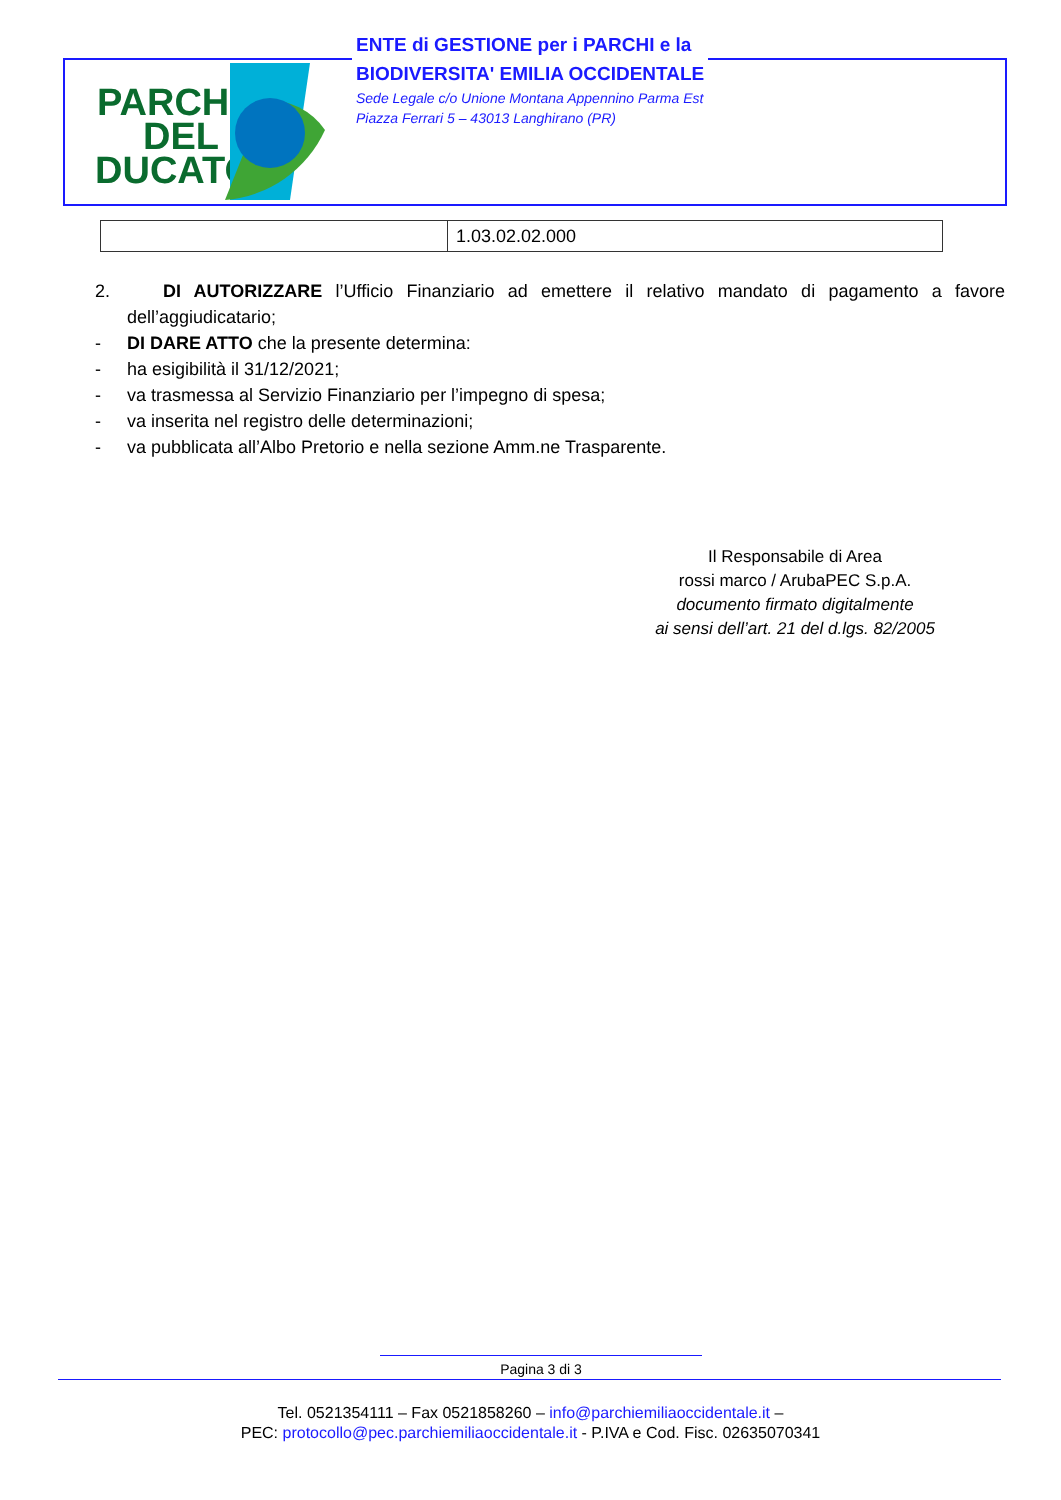PARCHI
DEL
DUCATO
ENTE di GESTIONE per i PARCHI e la
BIODIVERSITA' EMILIA OCCIDENTALE
Sede Legale c/o Unione Montana Appennino Parma Est
Piazza Ferrari 5 – 43013 Langhirano (PR)
| | 1.03.02.02.000 |
2. DI AUTORIZZARE l’Ufficio Finanziario ad emettere il relativo mandato di pagamento a favore dell’aggiudicatario;
- DI DARE ATTO che la presente determina:
- ha esigibilità il 31/12/2021;
- va trasmessa al Servizio Finanziario per l’impegno di spesa;
- va inserita nel registro delle determinazioni;
- va pubblicata all’Albo Pretorio e nella sezione Amm.ne Trasparente.
Il Responsabile di Area
rossi marco / ArubaPEC S.p.A.
documento firmato digitalmente
ai sensi dell’art. 21 del d.lgs. 82/2005
Pagina 3 di 3
Tel. 0521354111 – Fax 0521858260 – info@parchiemiliaoccidentale.it –
PEC: protocollo@pec.parchiemiliaoccidentale.it - P.IVA e Cod. Fisc. 02635070341